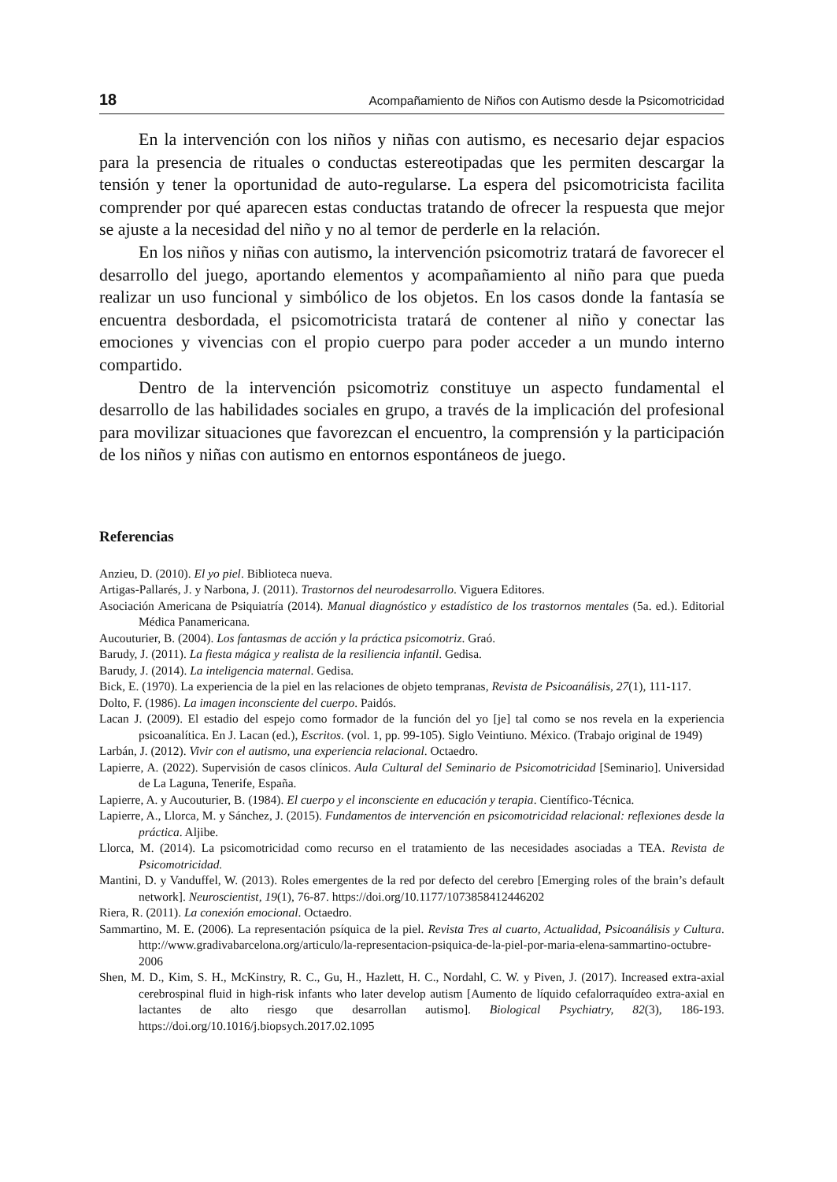18 Acompañamiento de Niños con Autismo desde la Psicomotricidad
En la intervención con los niños y niñas con autismo, es necesario dejar espacios para la presencia de rituales o conductas estereotipadas que les permiten descargar la tensión y tener la oportunidad de auto-regularse. La espera del psicomotricista facilita comprender por qué aparecen estas conductas tratando de ofrecer la respuesta que mejor se ajuste a la necesidad del niño y no al temor de perderle en la relación.
En los niños y niñas con autismo, la intervención psicomotriz tratará de favorecer el desarrollo del juego, aportando elementos y acompañamiento al niño para que pueda realizar un uso funcional y simbólico de los objetos. En los casos donde la fantasía se encuentra desbordada, el psicomotricista tratará de contener al niño y conectar las emociones y vivencias con el propio cuerpo para poder acceder a un mundo interno compartido.
Dentro de la intervención psicomotriz constituye un aspecto fundamental el desarrollo de las habilidades sociales en grupo, a través de la implicación del profesional para movilizar situaciones que favorezcan el encuentro, la comprensión y la participación de los niños y niñas con autismo en entornos espontáneos de juego.
Referencias
Anzieu, D. (2010). El yo piel. Biblioteca nueva.
Artigas-Pallarés, J. y Narbona, J. (2011). Trastornos del neurodesarrollo. Viguera Editores.
Asociación Americana de Psiquiatría (2014). Manual diagnóstico y estadístico de los trastornos mentales (5a. ed.). Editorial Médica Panamericana.
Aucouturier, B. (2004). Los fantasmas de acción y la práctica psicomotriz. Graó.
Barudy, J. (2011). La fiesta mágica y realista de la resiliencia infantil. Gedisa.
Barudy, J. (2014). La inteligencia maternal. Gedisa.
Bick, E. (1970). La experiencia de la piel en las relaciones de objeto tempranas, Revista de Psicoanálisis, 27(1), 111-117.
Dolto, F. (1986). La imagen inconsciente del cuerpo. Paidós.
Lacan J. (2009). El estadio del espejo como formador de la función del yo [je] tal como se nos revela en la experiencia psicoanalítica. En J. Lacan (ed.), Escritos. (vol. 1, pp. 99-105). Siglo Veintiuno. México. (Trabajo original de 1949)
Larbán, J. (2012). Vivir con el autismo, una experiencia relacional. Octaedro.
Lapierre, A. (2022). Supervisión de casos clínicos. Aula Cultural del Seminario de Psicomotricidad [Seminario]. Universidad de La Laguna, Tenerife, España.
Lapierre, A. y Aucouturier, B. (1984). El cuerpo y el inconsciente en educación y terapia. Científico-Técnica.
Lapierre, A., Llorca, M. y Sánchez, J. (2015). Fundamentos de intervención en psicomotricidad relacional: reflexiones desde la práctica. Aljibe.
Llorca, M. (2014). La psicomotricidad como recurso en el tratamiento de las necesidades asociadas a TEA. Revista de Psicomotricidad.
Mantini, D. y Vanduffel, W. (2013). Roles emergentes de la red por defecto del cerebro [Emerging roles of the brain’s default network]. Neuroscientist, 19(1), 76-87. https://doi.org/10.1177/1073858412446202
Riera, R. (2011). La conexión emocional. Octaedro.
Sammartino, M. E. (2006). La representación psíquica de la piel. Revista Tres al cuarto, Actualidad, Psicoanálisis y Cultura. http://www.gradivabarcelona.org/articulo/la-representacion-psiquica-de-la-piel-por-maria-elena-sammartino-octubre-2006
Shen, M. D., Kim, S. H., McKinstry, R. C., Gu, H., Hazlett, H. C., Nordahl, C. W. y Piven, J. (2017). Increased extra-axial cerebrospinal fluid in high-risk infants who later develop autism [Aumento de líquido cefalorraquídeo extra-axial en lactantes de alto riesgo que desarrollan autismo]. Biological Psychiatry, 82(3), 186-193. https://doi.org/10.1016/j.biopsych.2017.02.1095